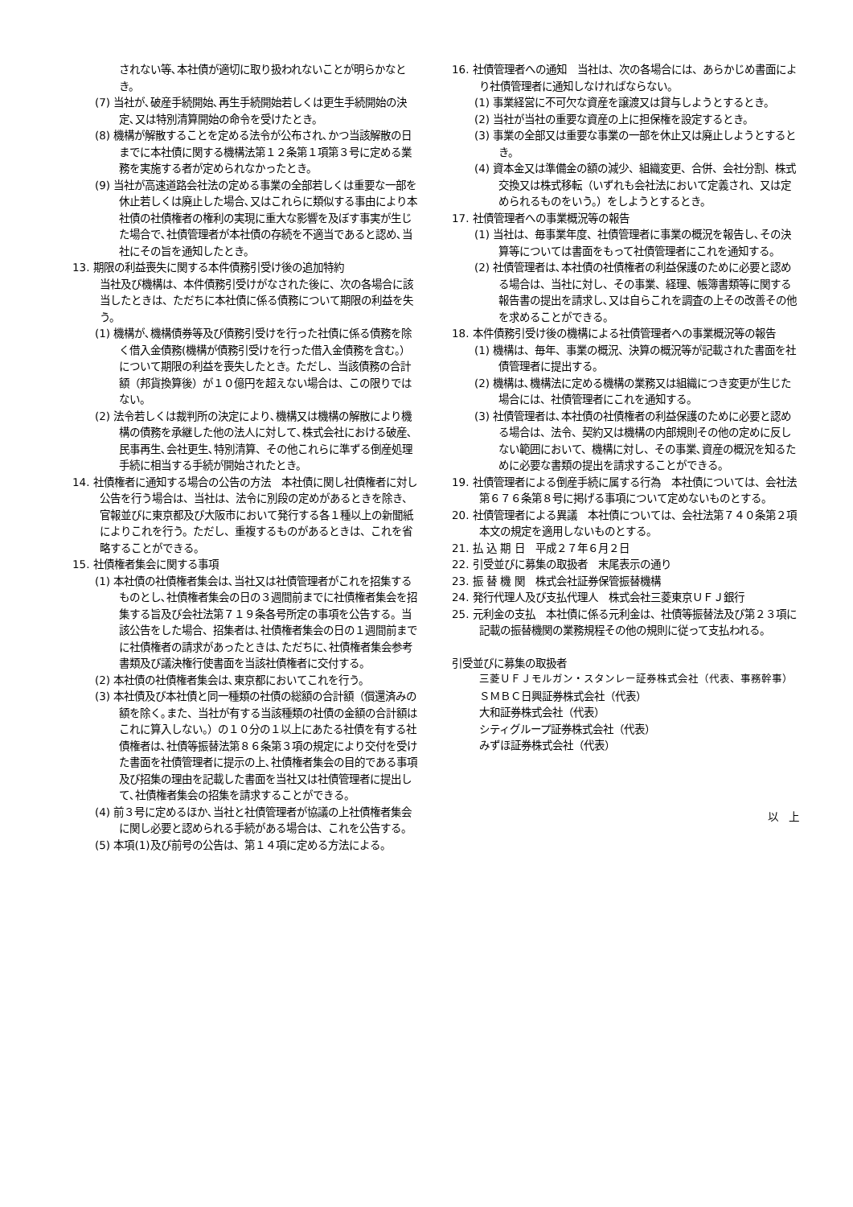されない等､本社債が適切に取り扱われないことが明らかなとき。
(7) 当社が､破産手続開始､再生手続開始若しくは更生手続開始の決定､又は特別清算開始の命令を受けたとき。
(8) 機構が解散することを定める法令が公布され､かつ当該解散の日までに本社債に関する機構法第１２条第１項第３号に定める業務を実施する者が定められなかったとき。
(9) 当社が高速道路会社法の定める事業の全部若しくは重要な一部を休止若しくは廃止した場合､又はこれらに類似する事由により本社債の社債権者の権利の実現に重大な影響を及ぼす事実が生じた場合で､社債管理者が本社債の存続を不適当であると認め､当社にその旨を通知したとき。
13. 期限の利益喪失に関する本件債務引受け後の追加特約
当社及び機構は、本件債務引受けがなされた後に、次の各場合に該当したときは、ただちに本社債に係る債務について期限の利益を失う。
(1) 機構が､機構債券等及び債務引受けを行った社債に係る債務を除く借入金債務(機構が債務引受けを行った借入金債務を含む。）について期限の利益を喪失したとき。ただし、当該債務の合計額（邦貨換算後）が１０億円を超えない場合は、この限りではない。
(2) 法令若しくは裁判所の決定により､機構又は機構の解散により機構の債務を承継した他の法人に対して､株式会社における破産､民事再生､会社更生､特別清算、その他これらに準ずる倒産処理手続に相当する手続が開始されたとき。
14. 社債権者に通知する場合の公告の方法　本社債に関し社債権者に対し公告を行う場合は、当社は、法令に別段の定めがあるときを除き、官報並びに東京都及び大阪市において発行する各１種以上の新聞紙によりこれを行う。ただし、重複するものがあるときは、これを省略することができる。
15. 社債権者集会に関する事項
(1) 本社債の社債権者集会は､当社又は社債管理者がこれを招集するものとし､社債権者集会の日の３週間前までに社債権者集会を招集する旨及び会社法第７１９条各号所定の事項を公告する。当該公告をした場合、招集者は､社債権者集会の日の１週間前までに社債権者の請求があったときは､ただちに､社債権者集会参考書類及び議決権行使書面を当該社債権者に交付する。
(2) 本社債の社債権者集会は､東京都においてこれを行う。
(3) 本社債及び本社債と同一種類の社債の総額の合計額（償還済みの額を除く｡また、当社が有する当該種類の社債の金額の合計額はこれに算入しない。）の１０分の１以上にあたる社債を有する社債権者は､社債等振替法第８６条第３項の規定により交付を受けた書面を社債管理者に提示の上､社債権者集会の目的である事項及び招集の理由を記載した書面を当社又は社債管理者に提出して､社債権者集会の招集を請求することができる。
(4) 前３号に定めるほか､当社と社債管理者が協議の上社債権者集会に関し必要と認められる手続がある場合は、これを公告する。
(5) 本項(1)及び前号の公告は、第１４項に定める方法による。
16. 社債管理者への通知　当社は、次の各場合には、あらかじめ書面により社債管理者に通知しなければならない。
(1) 事業経営に不可欠な資産を譲渡又は貸与しようとするとき。
(2) 当社が当社の重要な資産の上に担保権を設定するとき。
(3) 事業の全部又は重要な事業の一部を休止又は廃止しようとするとき。
(4) 資本金又は準備金の額の減少、組織変更、合併、会社分割、株式交換又は株式移転（いずれも会社法において定義され、又は定められるものをいう。）をしようとするとき。
17. 社債管理者への事業概況等の報告
(1) 当社は、毎事業年度、社債管理者に事業の概況を報告し､その決算等については書面をもって社債管理者にこれを通知する。
(2) 社債管理者は､本社債の社債権者の利益保護のために必要と認める場合は、当社に対し、その事業、経理、帳簿書類等に関する報告書の提出を請求し､又は自らこれを調査の上その改善その他を求めることができる。
18. 本件債務引受け後の機構による社債管理者への事業概況等の報告
(1) 機構は、毎年、事業の概況、決算の概況等が記載された書面を社債管理者に提出する。
(2) 機構は､機構法に定める機構の業務又は組織につき変更が生じた場合には、社債管理者にこれを通知する。
(3) 社債管理者は､本社債の社債権者の利益保護のために必要と認める場合は、法令、契約又は機構の内部規則その他の定めに反しない範囲において、機構に対し、その事業､資産の概況を知るために必要な書類の提出を請求することができる。
19. 社債管理者による倒産手続に属する行為　本社債については、会社法第６７６条第８号に掲げる事項について定めないものとする。
20. 社債管理者による異議　本社債については、会社法第７４０条第２項本文の規定を適用しないものとする。
21. 払 込 期 日　平成２７年６月２日
22. 引受並びに募集の取扱者　末尾表示の通り
23. 振 替 機 関　株式会社証券保管振替機構
24. 発行代理人及び支払代理人　株式会社三菱東京ＵＦＪ銀行
25. 元利金の支払　本社債に係る元利金は、社債等振替法及び第２３項に記載の振替機関の業務規程その他の規則に従って支払われる。
引受並びに募集の取扱者
三菱ＵＦＪモルガン・スタンレー証券株式会社（代表、事務幹事）
ＳＭＢＣ日興証券株式会社（代表）
大和証券株式会社（代表）
シティグループ証券株式会社（代表）
みずほ証券株式会社（代表）
以　上